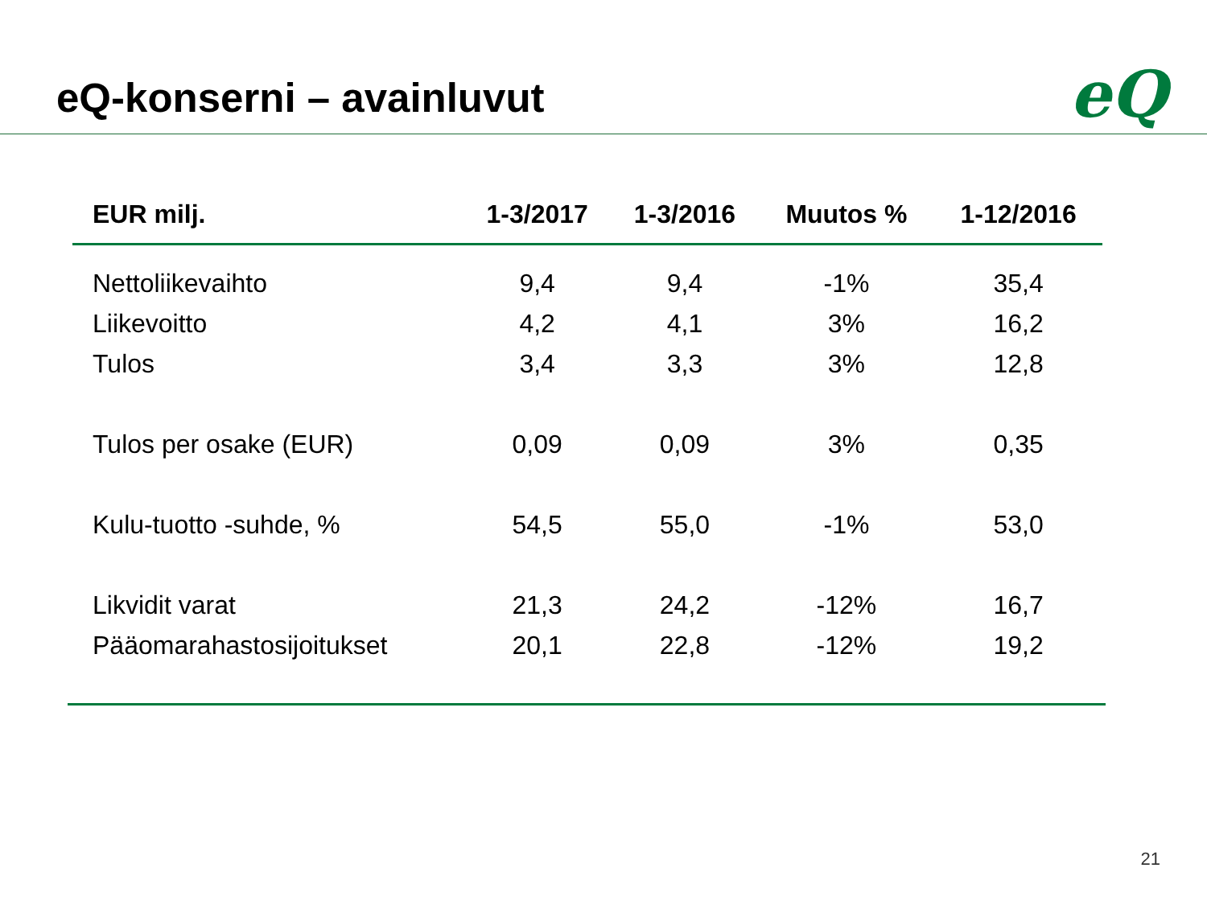eQ-konserni – avainluvut eQ
| EUR milj. | 1-3/2017 | 1-3/2016 | Muutos % | 1-12/2016 |
| --- | --- | --- | --- | --- |
| Nettoliikevaihto | 9,4 | 9,4 | -1% | 35,4 |
| Liikevoitto | 4,2 | 4,1 | 3% | 16,2 |
| Tulos | 3,4 | 3,3 | 3% | 12,8 |
| Tulos per osake (EUR) | 0,09 | 0,09 | 3% | 0,35 |
| Kulu-tuotto -suhde, % | 54,5 | 55,0 | -1% | 53,0 |
| Likvidit varat | 21,3 | 24,2 | -12% | 16,7 |
| Pääomarahastosijoitukset | 20,1 | 22,8 | -12% | 19,2 |
21